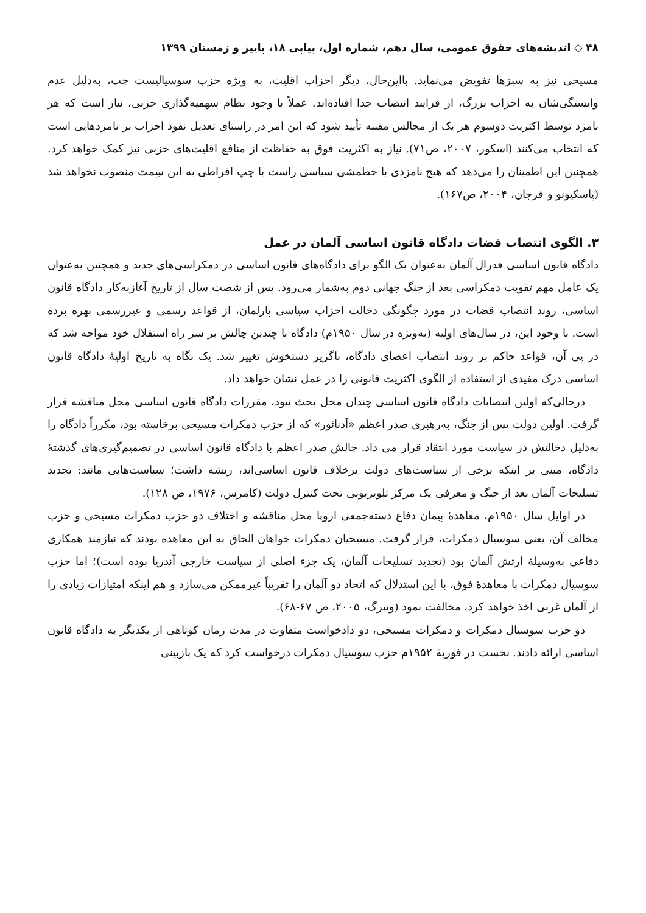۴۸ ◇ اندیشه‌های حقوق عمومی، سال دهم، شماره اول، پیاپی ۱۸، پاییز و زمستان ۱۳۹۹
مسیحی نیز به سبزها تفویض می‌نماید. بااین‌حال، دیگر احزاب اقلیت، به ویژه حزب سوسیالیست چپ، به‌دلیل عدم وابستگی‌شان به احزاب بزرگ، از فرایند انتصاب جدا افتاده‌اند. عملاً با وجود نظام سهمیه‌گذاری حزبی، نیاز است که هر نامزد توسط اکثریت دوسوم هر یک از مجالس مقننه تأیید شود که این امر در راستای تعدیل نفوذ احزاب بر نامزدهایی است که انتخاب می‌کنند (اسکور، ۲۰۰۷، ص۷۱). نیاز به اکثریت فوق به حفاظت از منافع اقلیت‌های حزبی نیز کمک خواهد کرد. همچنین این اطمینان را می‌دهد که هیچ نامزدی با خطمشی سیاسی راست یا چپ افراطی به این سِمت منصوب نخواهد شد (پاسکیونو و فرجان، ۲۰۰۴، ص۱۶۷).
۳. الگوی انتصاب قضات دادگاه قانون اساسی آلمان در عمل
دادگاه قانون اساسی فدرال آلمان به‌عنوان یک الگو برای دادگاه‌های قانون اساسی در دمکراسی‌های جدید و همچنین به‌عنوان یک عامل مهم تقویت دمکراسی بعد از جنگ جهانی دوم به‌شمار می‌رود. پس از شصت سال از تاریخ آغازبه‌کار دادگاه قانون اساسی، روند انتصاب قضات در مورد چگونگی دخالت احزاب سیاسی پارلمان، از قواعد رسمی و غیررسمی بهره برده است. با وجود این، در سال‌های اولیه (به‌ویژه در سال ۱۹۵۰م) دادگاه با چندین چالش بر سر راه استقلال خود مواجه شد که در پی آن، قواعد حاکم بر روند انتصاب اعضای دادگاه، ناگزیر دستخوش تغییر شد. یک نگاه به تاریخ اولیهٔ دادگاه قانون اساسی درک مفیدی از استفاده از الگوی اکثریت قانونی را در عمل نشان خواهد داد.
درحالی‌که اولین انتصابات دادگاه قانون اساسی چندان محل بحث نبود، مقررات دادگاه قانون اساسی محل مناقشه قرار گرفت. اولین دولت پس از جنگ، به‌رهبری صدر اعظم «آدنائور» که از حزب دمکرات مسیحی برخاسته بود، مکرراً دادگاه را به‌دلیل دخالتش در سیاست مورد انتقاد قرار می داد. چالش صدر اعظم با دادگاه قانون اساسی در تصمیم‌گیری‌های گذشتهٔ دادگاه، مبنی بر اینکه برخی از سیاست‌های دولت برخلاف قانون اساسی‌اند، ریشه داشت؛ سیاست‌هایی مانند: تجدید تسلیحات آلمان بعد از جنگ و معرفی یک مرکز تلویزیونی تحت کنترل دولت (کامرس، ۱۹۷۶، ص ۱۲۸).
در اوایل سال ۱۹۵۰م، معاهدهٔ پیمان دفاع دسته‌جمعی اروپا محل مناقشه و اختلاف دو حزب دمکرات مسیحی و حزب مخالف آن، یعنی سوسیال دمکرات، قرار گرفت. مسیحیان دمکرات خواهان الحاق به این معاهده بودند که نیازمند همکاری دفاعی به‌وسیلهٔ ارتش آلمان بود (تجدید تسلیحات آلمان، یک جزء اصلی از سیاست خارجی آندریا بوده است)؛ اما حزب سوسیال دمکرات با معاهدهٔ فوق، با این استدلال که اتحاد دو آلمان را تقریباً غیرممکن می‌سازد و هم اینکه امتیازات زیادی را از آلمان غربی اخذ خواهد کرد، مخالفت نمود (ونبرگ، ۲۰۰۵، ص ۶۷-۶۸).
دو حزب سوسیال دمکرات و دمکرات مسیحی، دو دادخواست متفاوت در مدت زمان کوتاهی از یکدیگر به دادگاه قانون اساسی ارائه دادند. نخست در فوریهٔ ۱۹۵۲م حزب سوسیال دمکرات درخواست کرد که یک بازبینی